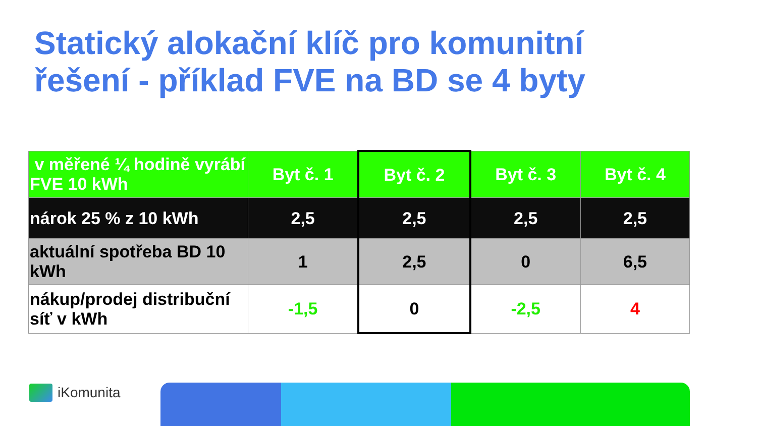Statický alokační klíč pro komunitní řešení - příklad FVE na BD se 4 byty
| v měřené ¼ hodině vyrábí FVE 10 kWh | Byt č. 1 | Byt č. 2 | Byt č. 3 | Byt č. 4 |
| --- | --- | --- | --- | --- |
| nárok 25 % z 10 kWh | 2,5 | 2,5 | 2,5 | 2,5 |
| aktuální spotřeba BD 10 kWh | 1 | 2,5 | 0 | 6,5 |
| nákup/prodej distribuční síť v kWh | -1,5 | 0 | -2,5 | 4 |
iKomunita